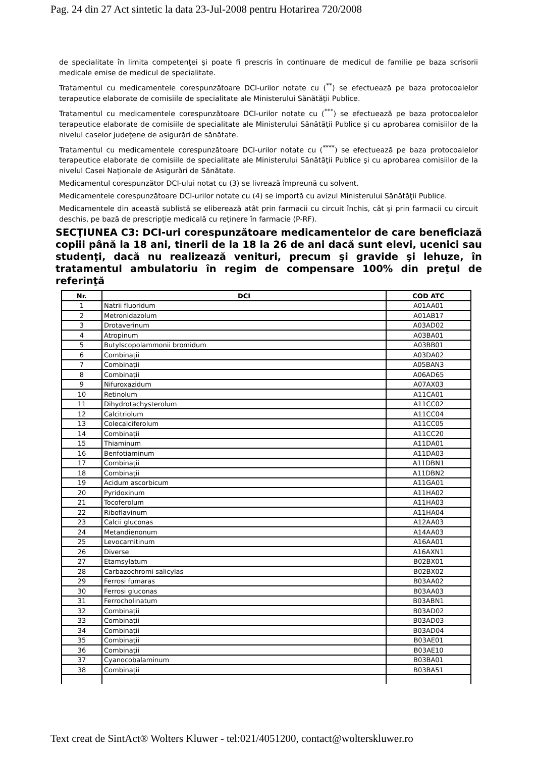Pag. 24 din 27 Act sintetic la data 23-Jul-2008 pentru Hotarirea 720/2008
de specialitate în limita competenţei şi poate fi prescris în continuare de medicul de familie pe baza scrisorii medicale emise de medicul de specialitate.
Tratamentul cu medicamentele corespunzătoare DCI-urilor notate cu (<sup>**</sup>) se efectuează pe baza protocoalelor terapeutice elaborate de comisiile de specialitate ale Ministerului Sănătăţii Publice.
Tratamentul cu medicamentele corespunzătoare DCI-urilor notate cu (<sup>***</sup>) se efectuează pe baza protocoalelor terapeutice elaborate de comisiile de specialitate ale Ministerului Sănătăţii Publice şi cu aprobarea comisiilor de la nivelul caselor judeţene de asigurări de sănătate.
Tratamentul cu medicamentele corespunzătoare DCI-urilor notate cu (<sup>****</sup>) se efectuează pe baza protocoalelor terapeutice elaborate de comisiile de specialitate ale Ministerului Sănătăţii Publice şi cu aprobarea comisiilor de la nivelul Casei Naţionale de Asigurări de Sănătate.
Medicamentul corespunzător DCI-ului notat cu (3) se livrează împreună cu solvent.
Medicamentele corespunzătoare DCI-urilor notate cu (4) se importă cu avizul Ministerului Sănătăţii Publice.
Medicamentele din această sublistă se eliberează atât prin farmacii cu circuit închis, cât şi prin farmacii cu circuit deschis, pe bază de prescripţie medicală cu reţinere în farmacie (P-RF).
SECŢIUNEA C3: DCI-uri corespunzătoare medicamentelor de care beneficiază copiii până la 18 ani, tinerii de la 18 la 26 de ani dacă sunt elevi, ucenici sau studenţi, dacă nu realizează venituri, precum şi gravide şi lehuze, în tratamentul ambulatoriu în regim de compensare 100% din preţul de referinţă
| Nr. | DCI | COD ATC |
| --- | --- | --- |
| 1 | Natrii fluoridum | A01AA01 |
| 2 | Metronidazolum | A01AB17 |
| 3 | Drotaverinum | A03AD02 |
| 4 | Atropinum | A03BA01 |
| 5 | Butylscopolammonii bromidum | A03BB01 |
| 6 | Combinaţii | A03DA02 |
| 7 | Combinaţii | A05BAN3 |
| 8 | Combinaţii | A06AD65 |
| 9 | Nifuroxazidum | A07AX03 |
| 10 | Retinolum | A11CA01 |
| 11 | Dihydrotachysterolum | A11CC02 |
| 12 | Calcitriolum | A11CC04 |
| 13 | Colecalciferolum | A11CC05 |
| 14 | Combinaţii | A11CC20 |
| 15 | Thiaminum | A11DA01 |
| 16 | Benfotiaminum | A11DA03 |
| 17 | Combinaţii | A11DBN1 |
| 18 | Combinaţii | A11DBN2 |
| 19 | Acidum ascorbicum | A11GA01 |
| 20 | Pyridoxinum | A11HA02 |
| 21 | Tocoferolum | A11HA03 |
| 22 | Riboflavinum | A11HA04 |
| 23 | Calcii gluconas | A12AA03 |
| 24 | Metandienonum | A14AA03 |
| 25 | Levocarnitinum | A16AA01 |
| 26 | Diverse | A16AXN1 |
| 27 | Etamsylatum | B02BX01 |
| 28 | Carbazochromi salicylas | B02BX02 |
| 29 | Ferrosi fumaras | B03AA02 |
| 30 | Ferrosi gluconas | B03AA03 |
| 31 | Ferrocholinatum | B03ABN1 |
| 32 | Combinaţii | B03AD02 |
| 33 | Combinaţii | B03AD03 |
| 34 | Combinaţii | B03AD04 |
| 35 | Combinaţii | B03AE01 |
| 36 | Combinaţii | B03AE10 |
| 37 | Cyanocobalaminum | B03BA01 |
| 38 | Combinaţii | B03BA51 |
Text creat de SintAct® Wolters Kluwer - tel:021/4051200, contact@wolterskluwer.ro